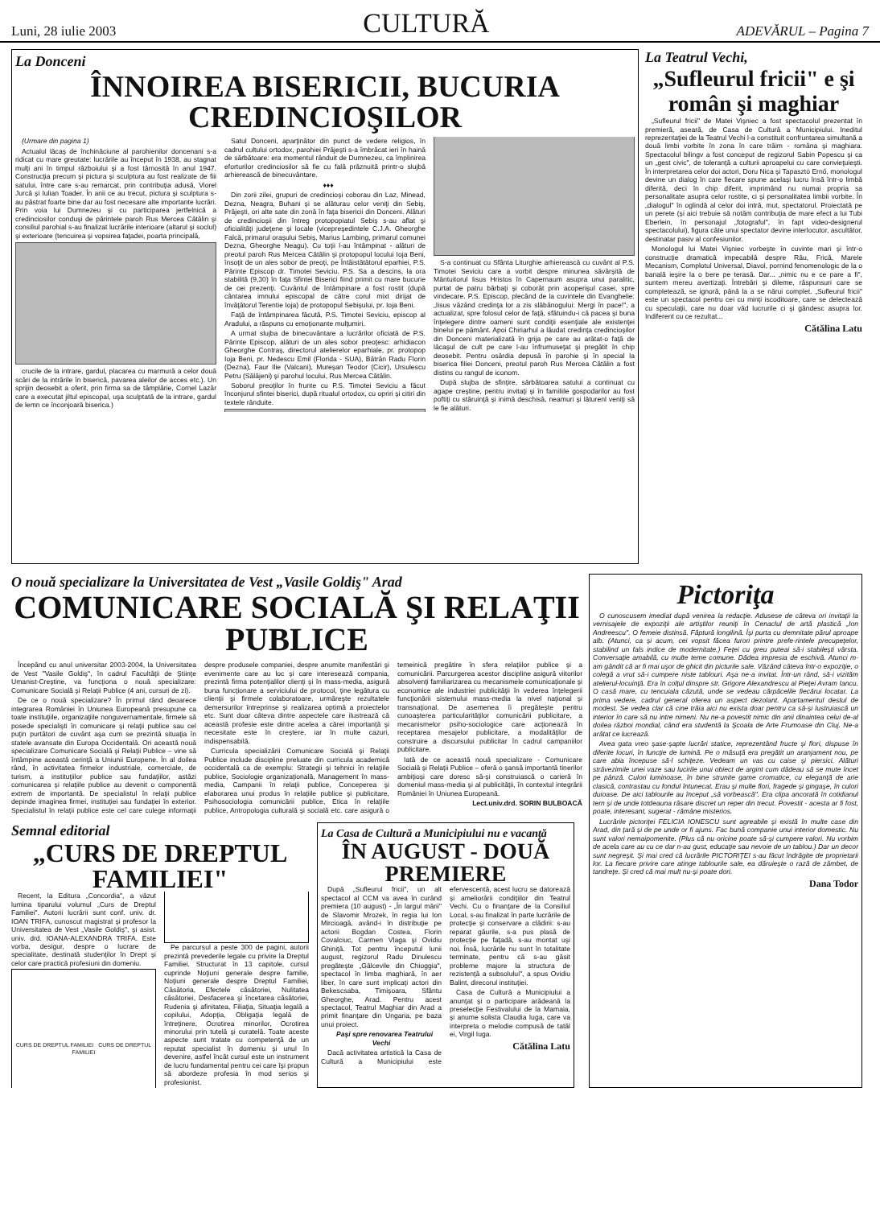Luni, 28 iulie 2003 CULTURĂ ADEVĂRUL – Pagina 7
La Donceni
ÎNNOIREA BISERICII, BUCURIA CREDINCIOŞILOR
(Urmare din pagina 1)
Actualul lăcaş de închinăciune al parohienilor doncenani s-a ridicat cu mare greutate: lucrările au început în 1938, au stagnat mulţi ani în timpul războiului şi a fost târnosită în anul 1947. Construcţia precum şi pictura şi sculptura au fost realizate de fiii satului, între care s-au remarcat, prin contribuţia adusă, Viorel Jurcă şi Iulian Toader. În anii ce au trecut, pictura şi sculptura s-au păstrat foarte bine dar au fost necesare alte importante lucrări. Prin voia lui Dumnezeu şi cu participarea jertfelnică a credinciosilor conduşi de părintele paroh Rus Mercea Cătălin şi consiliul parohial s-au finalizat lucrările interioare (altarul şi soclul) şi exterioare (tencuirea şi vopsirea faţadei, poarta principală,
crucile de la intrare, gardul, placarea cu marmură a celor două scări de la intrările în biserică, pavarea aleilor de acces etc.). Un sprijin deosebit a oferit, prin firma sa de tâmplărie, Cornel Lazăr care a executat jiltul episcopal, uşa sculptată de la intrare, gardul de lemn ce înconjoară biserica.)
Satul Donceni, aparţinător din punct de vedere religios, în cadrul cultului ortodox, parohiei Prăjeşti s-a îmbrăcat ieri în haină de sărbătoare: era momentul rânduit de Dumnezeu, ca împlinirea eforturilor credinciosilor să fie cu fală prăznuită printr-o slujbă arhierească de binecuvântare.
♦♦♦
Din zorii zilei, grupuri de credincioşi coborau din Laz, Minead, Dezna, Neagra, Buhani şi se alăturau celor veniţi din Sebiş, Prăjeşti, ori alte sate din zonă în faţa bisericii din Donceni. Alături de credincioşii din întreg protopopiatul Sebiş s-au aflat şi oficialităţi judeţene şi locale (vicepreşedintele C.J.A. Gheorghe Falcă, primarul oraşului Sebiş, Marius Lambing, primarul comunei Dezna, Gheorghe Neagu). Cu toţii l-au întâmpinat - alături de preotul paroh Rus Mercea Cătălin şi protopopul locului Ioja Beni, însoţit de un ales sobor de preoţi, pe Întâistătătorul eparhiei, P.S. Părinte Episcop dr. Timotei Seviciu. P.S. Sa a descins, la ora stabilită (9,30) în faţa Sfintei Biserici fiind primit cu mare bucurie de cei prezenţi. Cuvântul de întâmpinare a fost rostit (după cântarea imnului episcopal de către corul mixt dirijat de învăţătorul Terentie Ioja) de protopopul Sebişului, pr. Ioja Beni.
Faţă de întâmpinarea făcută, P.S. Timotei Seviciu, episcop al Aradului, a răspuns cu emoţionante mulţumiri.
A urmat slujba de binecuvântare a lucrărilor oficiată de P.S. Părinte Episcop, alături de un ales sobor preoţesc: arhidiacon Gheorghe Contraş, directorul atelierelor eparhiale, pr. protopop Ioja Beni, pr. Nedescu Emil (Florida - SUA), Bătrân Radu Florin (Dezna), Faur Ilie (Valcani), Mureşan Teodor (Cicir), Ursulescu Petru (Sălăjeni) şi parohul locului, Rus Mercea Cătălin.
Soborul preoţilor în frunte cu P.S. Timotei Seviciu a făcut înconjurul sfintei biserici, după ritualul ortodox, cu opriri şi citiri din textele rânduite.
S-a continuat cu Sfânta Liturghie arhierească cu cuvânt al P.S. Timotei Seviciu care a vorbit despre minunea săvârşită de Mântuitorul Iisus Hristos în Capernaum asupra unui paralitic, purtat de patru bărbaţi şi coborât prin acoperişul casei, spre vindecare. P.S. Episcop, plecând de la cuvintele din Evanghelie: „Iisus văzând credinţa lor a zis slăbănogului: Mergi în pace!", a actualizat, spre folosul celor de faţă, sfătuindu-i că pacea şi buna înţelegere dintre oameni sunt condiţii esenţiale ale existenţei binelui pe pământ. Apoi Chiriarhul a lăudat credinţa credincioşilor din Donceni materializată în grija pe care au arătat-o faţă de lăcaşul de cult pe care l-au înfrumuseţat şi pregătit în chip deosebit. Pentru osârdia depusă în parohie şi în special la biserica filiei Donceni, preotul paroh Rus Mercea Cătălin a fost distins cu rangul de iconom.
După slujba de sfinţire, sărbătoarea satului a continuat cu agape creştine, pentru invitaţi şi în familiile gospodarilor au fost poftiţi cu stăruinţă şi inimă deschisă, neamuri şi lăturenl veniţi să le fie alături.
La Teatrul Vechi,
„Sufleurul fricii" e şi român şi maghiar
„Sufleurul fricii" de Matei Vişniec a fost spectacolul prezentat în premieră, aseară, de Casa de Cultură a Municipiului. Ineditul reprezentaţiei de la Teatrul Vechi l-a constituit confruntarea simultană a două limbi vorbite în zona în care trăim - româna şi maghiara. Spectacolul bilingv a fost conceput de regizorul Sabin Popescu şi ca un „gest civic", de toleranţă a culturii aproapelui cu care convieţuieşti. În interpretarea celor doi actori, Doru Nica şi Tapasztó Ernő, monologul devine un dialog în care fiecare spune acelaşi lucru însă într-o limbă diferită, deci în chip diferit, imprimând nu numai propria sa personalitate asupra celor rostite, ci şi personalitatea limbii vorbite. În „dialogul" în oglindă al celor doi intră, mut, spectatorul. Proiectată pe un perete (şi aici trebuie să notăm contribuţia de mare efect a lui Tubi Eberlein, în personajul „fotograful", în fapt video-designerul spectacolului), figura câte unui spectator devine interlocutor, ascultător, destinatar pasiv al confesiunilor.
Monologul lui Matei Vişniec vorbeşte în cuvinte mari şi într-o construcţie dramatică impecabilă despre Rău, Frică, Marele Mecanism, Complotul Universal, Diavol, pornind fenomenologic de la o banală ieşire la o bere pe terasă. Dar... „nimic nu e ce pare a fi", suntem mereu avertizaţi. Întrebări şi dileme, răspunsuri care se completează, se ignoră, până la a se nărui complet. „Sufleurul fricii" este un spectacol pentru cei cu minţi iscoditoare, care se delectează cu speculaţii, care nu doar văd lucrurile ci şi gândesc asupra lor. Indiferent cu ce rezultat...
Cătălina Latu
O nouă specializare la Universitatea de Vest „Vasile Goldiş" Arad
COMUNICARE SOCIALĂ ŞI RELAŢII PUBLICE
Începând cu anul universitar 2003-2004, la Universitatea de Vest "Vasile Goldiş", în cadrul Facultăţii de Ştiinţe Umanist-Creştine, va funcţiona o nouă specializare: Comunicare Socială şi Relaţii Publice (4 ani, cursuri de zi).
De ce o nouă specializare? În primul rând deoarece integrarea României în Uniunea Europeană presupune ca toate instituţiile, organizaţiile nonguvernamentale, firmele să posede specialişti în comunicare şi relaţii publice sau cel puţin purtători de cuvânt aşa cum se prezintă situaţia în statele avansate din Europa Occidentală. Ori această nouă specializare Comunicare Socială şi Relaţii Publice – vine să întâmpine această cerinţă a Uniunii Europene. În al doilea rând, în activitatea firmelor industriale, comerciale, de turism, a instituţiilor publice sau fundaţiilor, astăzi comunicarea şi relaţiile publice au devenit o componentă extrem de importantă. De specialistul în relaţii publice depinde imaginea firmei, instituţiei sau fundaţiei în exterior. Specialistul în relaţii publice este cel care culege informaţii despre produsele companiei, despre anumite manifestări şi evenimente care au loc şi care interesează compania, prezintă firma potenţialilor clienţi şi în mass-media, asigură buna funcţionare a serviciului de protocol, ţine legătura cu clienţii şi firmele colaboratoare, urmăreşte rezultatele demersurilor întreprinse şi realizarea optimă a proiectelor etc. Sunt doar câteva dintre aspectele care ilustrează că această profesie este dintre acelea a cărei importanţă şi necesitate este în creştere, iar în multe cazuri, indispensabilă.
Curricula specializării Comunicare Socială şi Relaţii Publice include discipline preluate din curricula academică occidentală ca de exemplu: Strategii şi tehnici în relaţiile publice, Sociologie organizaţională, Management în mass-media, Campanii în relaţii publice, Conceperea şi elaborarea unui produs în relaţiile publice şi publicitare, Psihosociologia comunicării publice, Etica în relaţiile publice, Antropologia culturală şi socială etc. care asigură o temeinică pregătire în sfera relaţiilor publice şi a comunicării. Parcurgerea acestor discipline asigură viitorilor absolvenţi familiarizarea cu mecanismele comunicaţionale şi economice ale industriei publicităţii în vederea înţelegerii funcţionării sistemului mass-media la nivel naţional şi transnaţional. De asemenea îi pregăteşte pentru cunoaşterea particularităţilor comunicării publicitare, a mecanismelor psiho-sociologice care acţionează în receptarea mesajelor publicitare, a modalităţilor de construire a discursului publicitar în cadrul campaniilor publicitare.
Iată de ce această nouă specializare - Comunicare Socială şi Relaţii Publice – oferă o şansă importantă tinerilor ambiţioşi care doresc să-şi construiască o carieră în domeniul mass-media şi al publicităţii, în contextul integrării României în Uniunea Europeană.
Lect.univ.drd. SORIN BULBOACĂ
Semnal editorial
„CURS DE DREPTUL FAMILIEI"
Recent, la Editura „Concordia", a văzut lumina tiparului volumul „Curs de Dreptul Familiei". Autorii lucrării sunt conf. univ. dr. IOAN TRIFA, cunoscut magistrat şi profesor la Universitatea de Vest „Vasile Goldiş", şi asist. univ. drd. IOANA-ALEXANDRA TRIFA. Este vorba, desigur, despre o lucrare de specialitate, destinată studenţilor în Drept şi celor care practică profesiuni din domeniu.
CURS DE DREPTUL FAMILIEI CURS DE DREPTUL FAMILIEI
Pe parcursul a peste 300 de pagini, autorii prezintă prevederile legale cu privire la Dreptul Familiei. Structurat în 13 capitole, cursul cuprinde Noţiuni generale despre familie, Noţiuni generale despre Dreptul Familiei, Căsătoria, Efectele căsătoriei, Nulitatea căsătoriei, Desfacerea şi încetarea căsătoriei, Rudenia şi afinitatea, Filiaţia, Situaţia legală a copilului, Adopţia, Obligaţia legală de întreţinere, Ocrotirea minorilor, Ocrotirea minorului prin tutelă şi curatelă. Toate aceste aspecte sunt tratate cu competenţă de un reputat specialist în domeniu şi unul în devenire, astfel încât cursul este un instrument de lucru fundamental pentru cei care îşi propun să abordeze profesia în mod serios şi profesionist.
La Casa de Cultură a Municipiului nu e vacanţă
ÎN AUGUST - DOUĂ PREMIERE
După „Sufleurul fricii", un alt spectacol al CCM va avea în curând premiera (10 august) - „În largul mării" de Slavomir Mrozek, în regia lui Ion Mircioagă, având-i în distribuţie pe actorii Bogdan Costea, Florin Covalciuc, Carmen Vlaga şi Ovidiu Ghiniţă. Tot pentru începutul lunii august, regizorul Radu Dinulescu pregăteşte „Gâlcevile din Chioggia", spectacol în limba maghiară, în aer liber, în care sunt implicaţi actori din Bekescsaba, Timişoara, Sfântu Gheorghe, Arad. Pentru acest spectacol, Teatrul Maghiar din Arad a primit finanţare din Ungaria, pe baza unui proiect.
Paşi spre renovarea Teatrului Vechi
Dacă activitatea artistică la Casa de Cultură a Municipiului este efervescentă, acest lucru se datorează şi ameliorării condiţiilor din Teatrul Vechi. Cu o finanţare de la Consiliul Local, s-au finalizat în parte lucrările de protecţie şi conservare a clădirii: s-au reparat găurile, s-a pus plasă de protecţie pe faţadă, s-au montat uşi noi. Însă, lucrările nu sunt în totalitate terminate, pentru că s-au găsit probleme majore la structura de rezistenţă a subsolului", a spus Ovidiu Balint, direcorul instituţiei.
Casa de Cultură a Municipiului a anunţat şi o participare arădeană la preselecţie Festivalului de la Mamaia, şi anume solista Claudia Iuga, care va interpreta o melodie compusă de tatăl ei, Virgil Iuga.
Cătălina Latu
Pictoriţa
O cunoscusem imediat după venirea la redacţie. Adusese de câteva ori invitaţii la vernisajele de expoziţii ale artiştilor reuniţi în Cenaclul de artă plastică „Ion Andreescu". O femeie distinsă. Făptură longilină. Îşi purta cu demnitate părul aproape alb. (Atunci, ca şi acum, cei vopsit făcea furori printre prefe-rintele precupeţelor, stabilind un fals indice de modernitate.) Feţei cu greu puteai să-i stabileşti vârsta. Conversaţie amabilă, cu multe teme comune. Dădea impresia de eschivă. Atunci m-am gândit că ar fi mai uşor de ghicit din picturile sale. Văzând câteva într-o expoziţie, o colegă a vrut să-i cumpere niste tablouri. Aşa ne-a invitat. Într-un rând, să-i vizităm atelierul-locuinţă. Era în colţul dinspre str. Grigore Alexandrescu al Pieţei Avram Iancu. O casă mare, cu tencuiala căzută, unde se vedeau cărpăcelile fiecărui locatar. La prima vedere, cadrul general oferea un aspect dezolant. Apartamentul destul de modest. Se vedea clar că cine trăia aici nu exista doar pentru ca să-şi lustruiască un interior în care să nu intre nimeni. Nu ne-a povestit nimic din anii dinaintea celui de-al doilea război mondial, când era studentă la Şcoala de Arte Frumoase din Cluj. Ne-a arătat ce lucrează.
Avea gata vreo şase-şapte lucrări statice, reprezentând fructe şi flori, dispuse în diferite locuri, în funcţie de lumină. Pe o măsuţă era pregătit un aranjament nou, pe care abia începuse să-l schiţeze. Vedeam un vas cu caise şi piersici. Alături străvezimile unei vaze sau lucirile unui obiect de argint cum dădeau să se mute încet pe pânză. Culori luminoase, în bine strunite game cromatice, cu eleganţă de arie clasică, contrastau cu fondul întunecat. Erau şi multe flori, fragede şi gingaşe, în culori duioase. De aici tablourile au început „să vorbească". Era clipa ancorată în cotidianul tern şi de unde totdeauna răsare discret un reper din trecut. Povestit - acesta ar fi fost, poate, interesant, sugerat - rămâne misterios.
Lucrările pictoriţei FELICIA IONESCU sunt agreabile şi există în multe case din Arad, din ţară şi de pe unde or fi ajuns. Fac bună companie unui interior domestic. Nu sunt valori nemaipomenite. (Plus că nu oricine poate să-şi cumpere valori. Nu vorbim de acela care au cu ce dar n-au gust, educaţie sau nevoie de un tablou.) Dar un decor sunt negreşit. Şi mai cred că lucrările PICTORIŢEI s-au făcut îndrăgite de proprietarii lor. La fiecare privire care atinge tablourile sale, ea dăruieşte o rază de zâmbet, de tandreţe. Şi cred că mai mult nu-şi poate dori.
Dana Todor